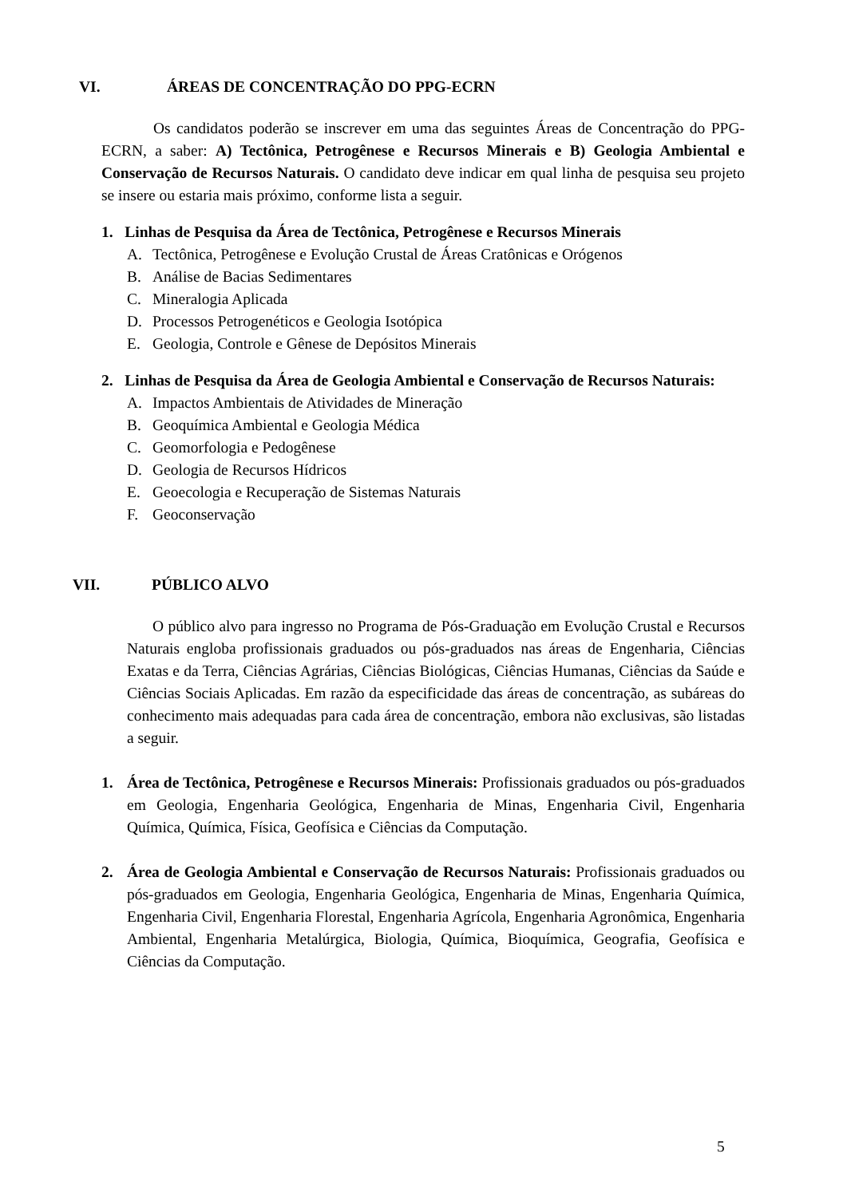VI. ÁREAS DE CONCENTRAÇÃO DO PPG-ECRN
Os candidatos poderão se inscrever em uma das seguintes Áreas de Concentração do PPG-ECRN, a saber: A) Tectônica, Petrogênese e Recursos Minerais e B) Geologia Ambiental e Conservação de Recursos Naturais. O candidato deve indicar em qual linha de pesquisa seu projeto se insere ou estaria mais próximo, conforme lista a seguir.
1. Linhas de Pesquisa da Área de Tectônica, Petrogênese e Recursos Minerais
A. Tectônica, Petrogênese e Evolução Crustal de Áreas Cratônicas e Orógenos
B. Análise de Bacias Sedimentares
C. Mineralogia Aplicada
D. Processos Petrogenéticos e Geologia Isotópica
E. Geologia, Controle e Gênese de Depósitos Minerais
2. Linhas de Pesquisa da Área de Geologia Ambiental e Conservação de Recursos Naturais:
A. Impactos Ambientais de Atividades de Mineração
B. Geoquímica Ambiental e Geologia Médica
C. Geomorfologia e Pedogênese
D. Geologia de Recursos Hídricos
E. Geoecologia e Recuperação de Sistemas Naturais
F. Geoconservação
VII. PÚBLICO ALVO
O público alvo para ingresso no Programa de Pós-Graduação em Evolução Crustal e Recursos Naturais engloba profissionais graduados ou pós-graduados nas áreas de Engenharia, Ciências Exatas e da Terra, Ciências Agrárias, Ciências Biológicas, Ciências Humanas, Ciências da Saúde e Ciências Sociais Aplicadas. Em razão da especificidade das áreas de concentração, as subáreas do conhecimento mais adequadas para cada área de concentração, embora não exclusivas, são listadas a seguir.
1. Área de Tectônica, Petrogênese e Recursos Minerais: Profissionais graduados ou pós-graduados em Geologia, Engenharia Geológica, Engenharia de Minas, Engenharia Civil, Engenharia Química, Química, Física, Geofísica e Ciências da Computação.
2. Área de Geologia Ambiental e Conservação de Recursos Naturais: Profissionais graduados ou pós-graduados em Geologia, Engenharia Geológica, Engenharia de Minas, Engenharia Química, Engenharia Civil, Engenharia Florestal, Engenharia Agrícola, Engenharia Agronômica, Engenharia Ambiental, Engenharia Metalúrgica, Biologia, Química, Bioquímica, Geografia, Geofísica e Ciências da Computação.
5